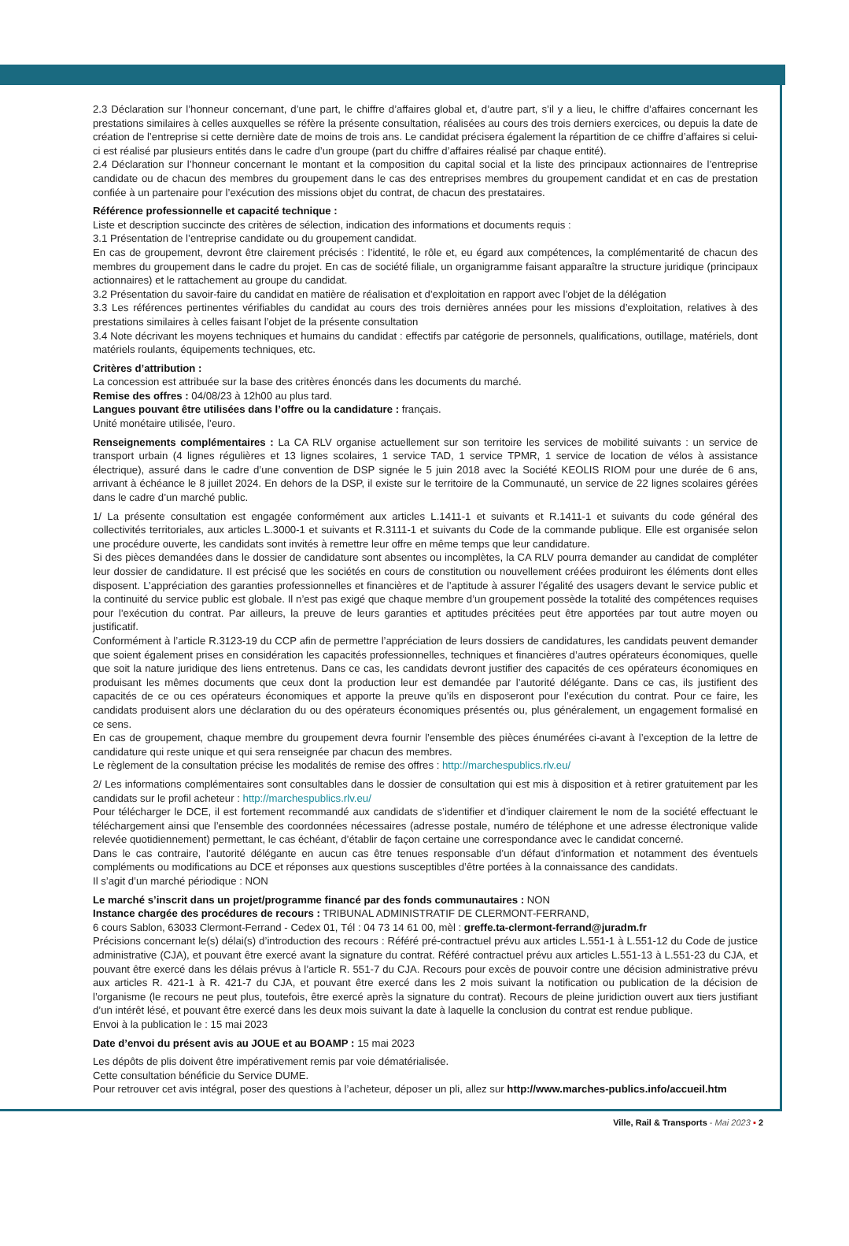2.3 Déclaration sur l’honneur concernant, d’une part, le chiffre d’affaires global et, d’autre part, s’il y a lieu, le chiffre d’affaires concernant les prestations similaires à celles auxquelles se réfère la présente consultation, réalisées au cours des trois derniers exercices, ou depuis la date de création de l’entreprise si cette dernière date de moins de trois ans. Le candidat précisera également la répartition de ce chiffre d’affaires si celui-ci est réalisé par plusieurs entités dans le cadre d’un groupe (part du chiffre d’affaires réalisé par chaque entité).
2.4 Déclaration sur l’honneur concernant le montant et la composition du capital social et la liste des principaux actionnaires de l’entreprise candidate ou de chacun des membres du groupement dans le cas des entreprises membres du groupement candidat et en cas de prestation confiée à un partenaire pour l’exécution des missions objet du contrat, de chacun des prestataires.
Référence professionnelle et capacité technique :
Liste et description succincte des critères de sélection, indication des informations et documents requis :
3.1 Présentation de l’entreprise candidate ou du groupement candidat.
En cas de groupement, devront être clairement précisés : l’identité, le rôle et, eu égard aux compétences, la complémentarité de chacun des membres du groupement dans le cadre du projet. En cas de société filiale, un organigramme faisant apparaître la structure juridique (principaux actionnaires) et le rattachement au groupe du candidat.
3.2 Présentation du savoir-faire du candidat en matière de réalisation et d’exploitation en rapport avec l’objet de la délégation
3.3 Les références pertinentes vérifiables du candidat au cours des trois dernières années pour les missions d’exploitation, relatives à des prestations similaires à celles faisant l’objet de la présente consultation
3.4 Note décrivant les moyens techniques et humains du candidat : effectifs par catégorie de personnels, qualifications, outillage, matériels, dont matériels roulants, équipements techniques, etc.
Critères d’attribution :
La concession est attribuée sur la base des critères énoncés dans les documents du marché.
Remise des offres : 04/08/23 à 12h00 au plus tard.
Langues pouvant être utilisées dans l’offre ou la candidature : français.
Unité monétaire utilisée, l’euro.
Renseignements complémentaires : La CA RLV organise actuellement sur son territoire les services de mobilité suivants : un service de transport urbain (4 lignes régulières et 13 lignes scolaires, 1 service TAD, 1 service TPMR, 1 service de location de vélos à assistance électrique), assuré dans le cadre d’une convention de DSP signée le 5 juin 2018 avec la Société KEOLIS RIOM pour une durée de 6 ans, arrivant à échéance le 8 juillet 2024. En dehors de la DSP, il existe sur le territoire de la Communauté, un service de 22 lignes scolaires gérées dans le cadre d’un marché public.
1/ La présente consultation est engagée conformément aux articles L.1411-1 et suivants et R.1411-1 et suivants du code général des collectivités territoriales, aux articles L.3000-1 et suivants et R.3111-1 et suivants du Code de la commande publique. Elle est organisée selon une procédure ouverte, les candidats sont invités à remettre leur offre en même temps que leur candidature.
Si des pièces demandées dans le dossier de candidature sont absentes ou incomplètes, la CA RLV pourra demander au candidat de compléter leur dossier de candidature. Il est précisé que les sociétés en cours de constitution ou nouvellement créées produiront les éléments dont elles disposent. L’appréciation des garanties professionnelles et financières et de l’aptitude à assurer l’égalité des usagers devant le service public et la continuité du service public est globale. Il n’est pas exigé que chaque membre d’un groupement possède la totalité des compétences requises pour l’exécution du contrat. Par ailleurs, la preuve de leurs garanties et aptitudes précitées peut être apportées par tout autre moyen ou justificatif.
Conformément à l’article R.3123-19 du CCP afin de permettre l’appréciation de leurs dossiers de candidatures, les candidats peuvent demander que soient également prises en considération les capacités professionnelles, techniques et financières d’autres opérateurs économiques, quelle que soit la nature juridique des liens entretenus. Dans ce cas, les candidats devront justifier des capacités de ces opérateurs économiques en produisant les mêmes documents que ceux dont la production leur est demandée par l’autorité délégante. Dans ce cas, ils justifient des capacités de ce ou ces opérateurs économiques et apporte la preuve qu’ils en disposeront pour l’exécution du contrat. Pour ce faire, les candidats produisent alors une déclaration du ou des opérateurs économiques présentés ou, plus généralement, un engagement formalisé en ce sens.
En cas de groupement, chaque membre du groupement devra fournir l’ensemble des pièces énumérées ci-avant à l’exception de la lettre de candidature qui reste unique et qui sera renseignée par chacun des membres.
Le règlement de la consultation précise les modalités de remise des offres : http://marchespublics.rlv.eu/
2/ Les informations complémentaires sont consultables dans le dossier de consultation qui est mis à disposition et à retirer gratuitement par les candidats sur le profil acheteur : http://marchespublics.rlv.eu/
Pour télécharger le DCE, il est fortement recommandé aux candidats de s’identifier et d’indiquer clairement le nom de la société effectuant le téléchargement ainsi que l’ensemble des coordonnées nécessaires (adresse postale, numéro de téléphone et une adresse électronique valide relevée quotidiennement) permettant, le cas échéant, d’établir de façon certaine une correspondance avec le candidat concerné.
Dans le cas contraire, l’autorité délégante en aucun cas être tenues responsable d’un défaut d’information et notamment des éventuels compléments ou modifications au DCE et réponses aux questions susceptibles d’être portées à la connaissance des candidats.
Il s’agit d’un marché périodique : NON
Le marché s’inscrit dans un projet/programme financé par des fonds communautaires : NON
Instance chargée des procédures de recours : TRIBUNAL ADMINISTRATIF DE CLERMONT-FERRAND,
6 cours Sablon, 63033 Clermont-Ferrand - Cedex 01, Tél : 04 73 14 61 00, mèl : greffe.ta-clermont-ferrand@juradm.fr
Précisions concernant le(s) délai(s) d’introduction des recours : Référé pré-contractuel prévu aux articles L.551-1 à L.551-12 du Code de justice administrative (CJA), et pouvant être exercé avant la signature du contrat. Référé contractuel prévu aux articles L.551-13 à L.551-23 du CJA, et pouvant être exercé dans les délais prévus à l’article R. 551-7 du CJA. Recours pour excès de pouvoir contre une décision administrative prévu aux articles R. 421-1 à R. 421-7 du CJA, et pouvant être exercé dans les 2 mois suivant la notification ou publication de la décision de l’organisme (le recours ne peut plus, toutefois, être exercé après la signature du contrat). Recours de pleine juridiction ouvert aux tiers justifiant d’un intérêt lésé, et pouvant être exercé dans les deux mois suivant la date à laquelle la conclusion du contrat est rendue publique.
Envoi à la publication le : 15 mai 2023
Date d’envoi du présent avis au JOUE et au BOAMP : 15 mai 2023
Les dépôts de plis doivent être impérativement remis par voie dématérialisée.
Cette consultation bénéficie du Service DUME.
Pour retrouver cet avis intégral, poser des questions à l’acheteur, déposer un pli, allez sur http://www.marches-publics.info/accueil.htm
Ville, Rail & Transports - Mai 2023 ▪ 2